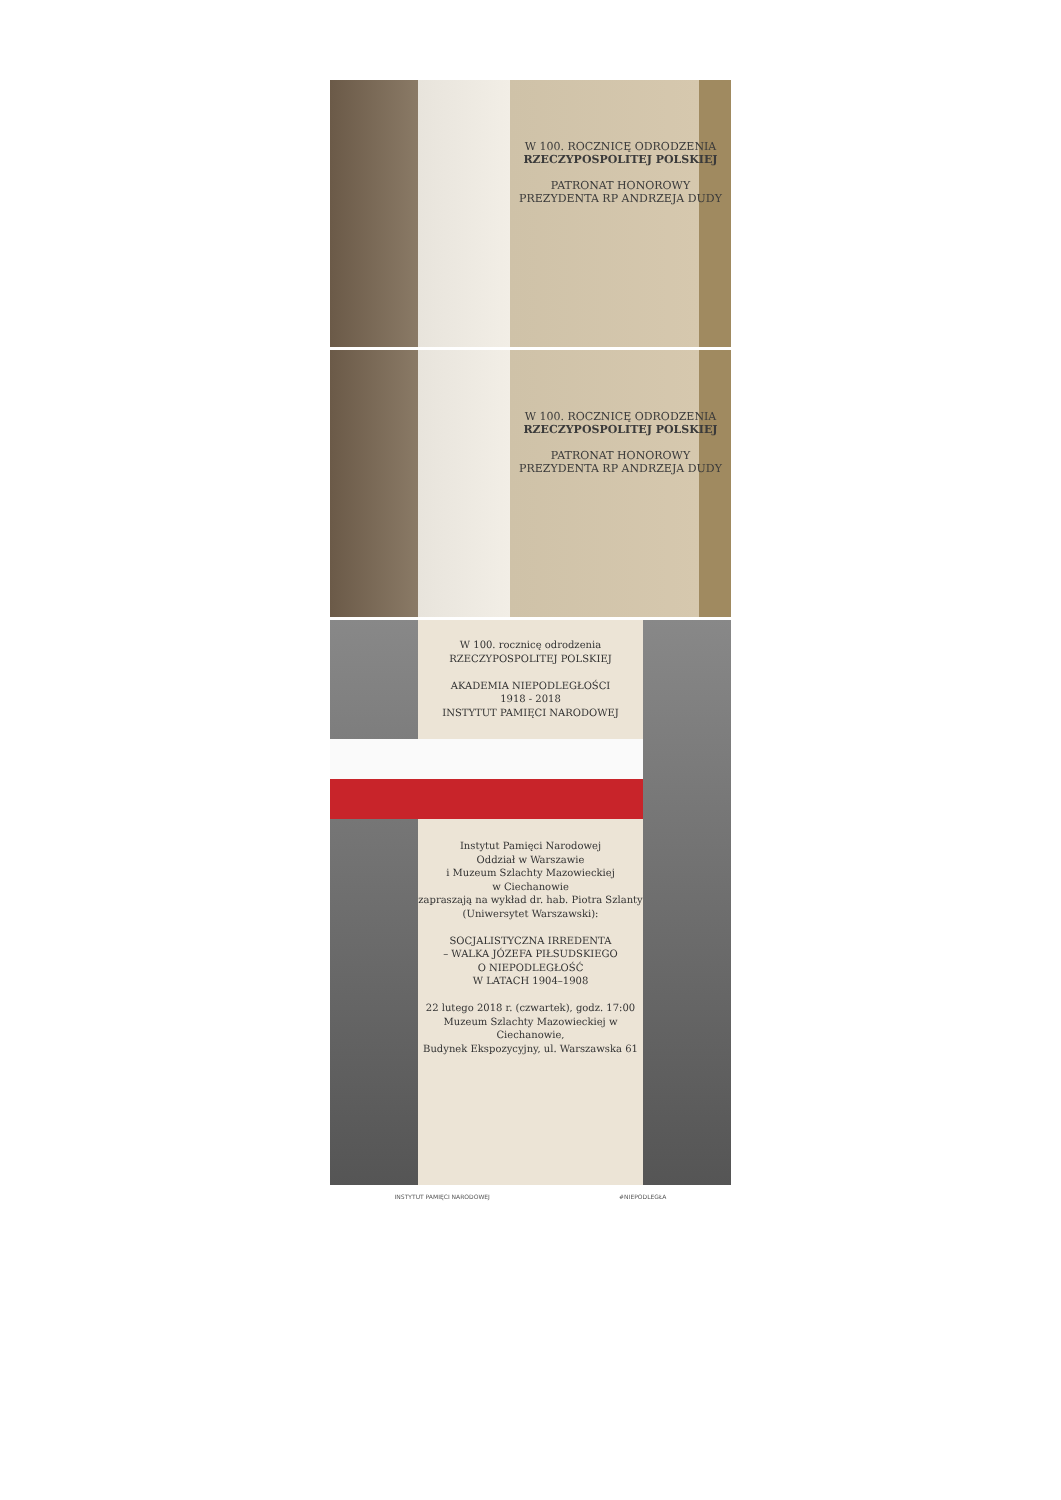W 100. ROCZNICĘ ODRODZENIA
RZECZYPOSPOLITEJ POLSKIEJ
PATRONAT HONOROWY PREZYDENTA RP ANDRZEJA DUDY
W 100. ROCZNICĘ ODRODZENIA
RZECZYPOSPOLITEJ POLSKIEJ
PATRONAT HONOROWY PREZYDENTA RP ANDRZEJA DUDY
W 100. rocznicę odrodzenia
RZECZYPOSPOLITEJ POLSKIEJ
AKADEMIA NIEPODLEGŁOŚCI
1918 - 2018
INSTYTUT PAMIĘCI NARODOWEJ
Instytut Pamięci Narodowej
Oddział w Warszawie
i Muzeum Szlachty Mazowieckiej
w Ciechanowie
zapraszają na wykład dr. hab. Piotra Szlanty
(Uniwersytet Warszawski):
SOCJALISTYCZNA IRREDENTA
– WALKA JÓZEFA PIŁSUDSKIEGO
O NIEPODLEGŁOŚĆ
W LATACH 1904–1908
22 lutego 2018 r. (czwartek), godz. 17:00
Muzeum Szlachty Mazowieckiej w Ciechanowie,
Budynek Ekspozycyjny, ul. Warszawska 61
INSTYTUT PAMIĘCI NARODOWEJ #NIEPODLEGŁA